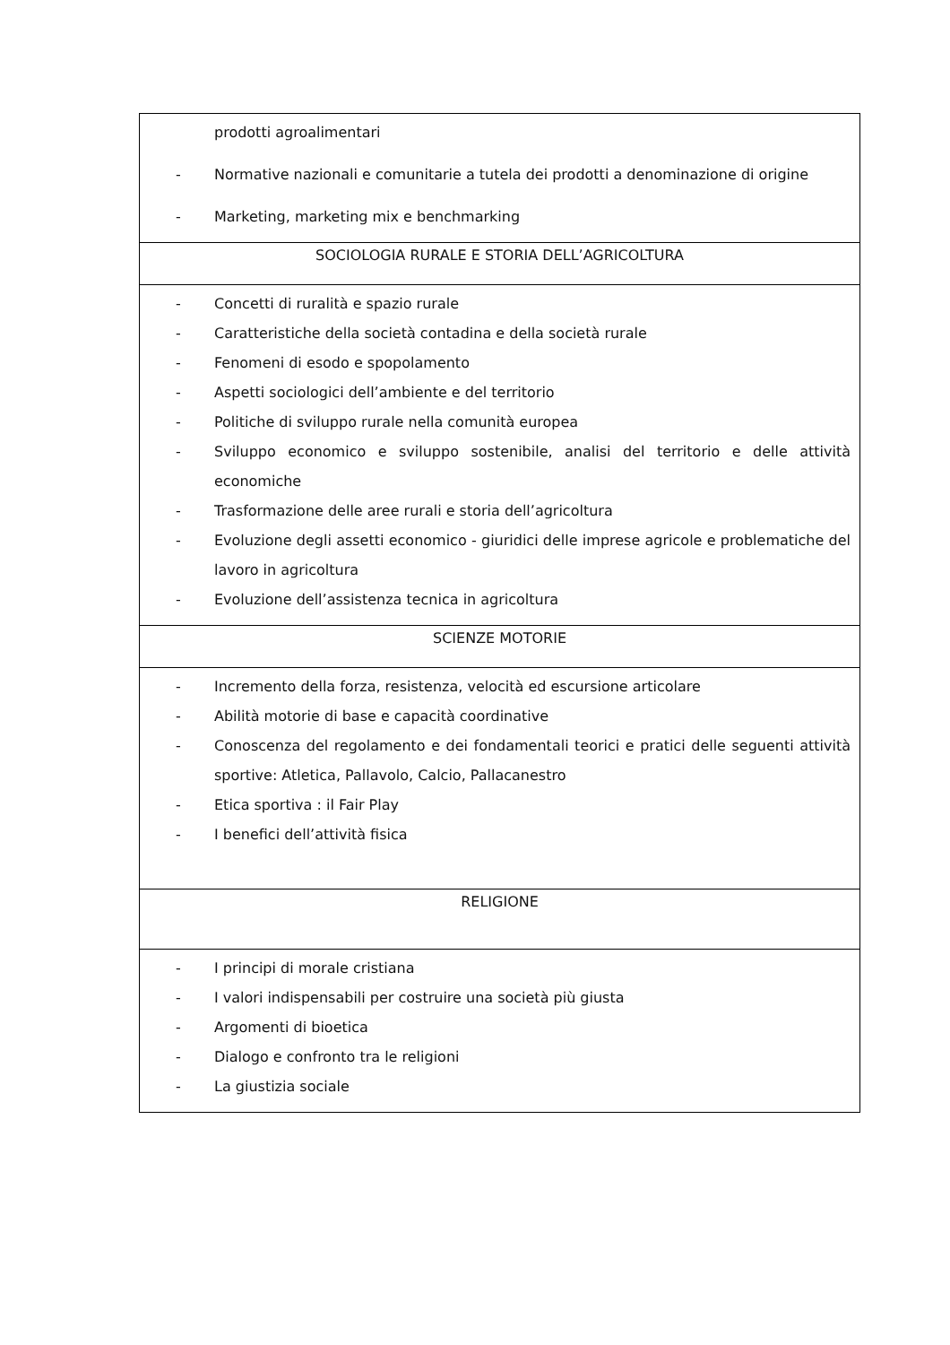| prodotti agroalimentari - Normative nazionali e comunitarie a tutela dei prodotti a denominazione di origine - Marketing, marketing mix e benchmarking |
| SOCIOLOGIA RURALE E STORIA DELL’AGRICOLTURA |
| - Concetti di ruralità e spazio rurale - Caratteristiche della società contadina e della società rurale - Fenomeni di esodo e spopolamento - Aspetti sociologici dell’ambiente e del territorio - Politiche di sviluppo rurale nella comunità europea - Sviluppo economico e sviluppo sostenibile, analisi del territorio e delle attività economiche - Trasformazione delle aree rurali e storia dell’agricoltura - Evoluzione degli assetti economico - giuridici delle imprese agricole e problematiche del lavoro in agricoltura - Evoluzione dell’assistenza tecnica in agricoltura |
| SCIENZE MOTORIE |
| - Incremento della forza, resistenza, velocità ed escursione articolare - Abilità motorie di base e capacità coordinative - Conoscenza del regolamento e dei fondamentali teorici e pratici delle seguenti attività sportive: Atletica, Pallavolo, Calcio, Pallacanestro - Etica sportiva : il Fair Play - I benefici dell’attività fisica |
| RELIGIONE |
| - I principi di morale cristiana - I valori indispensabili per costruire una società più giusta - Argomenti di bioetica - Dialogo e confronto tra le religioni - La giustizia sociale |